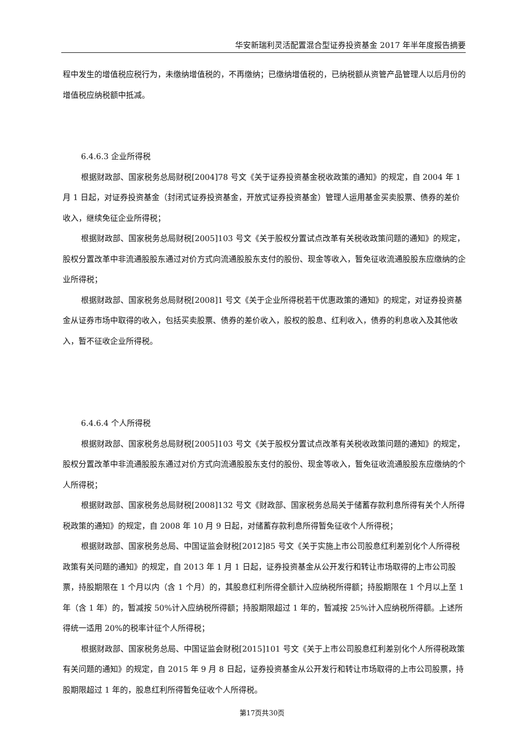华安新瑞利灵活配置混合型证券投资基金 2017 年半年度报告摘要
程中发生的增值税应税行为，未缴纳增值税的，不再缴纳；已缴纳增值税的，已纳税额从资管产品管理人以后月份的增值税应纳税额中抵减。
6.4.6.3 企业所得税
根据财政部、国家税务总局财税[2004]78 号文《关于证券投资基金税收政策的通知》的规定，自 2004 年 1 月 1 日起，对证券投资基金（封闭式证券投资基金，开放式证券投资基金）管理人运用基金买卖股票、债券的差价收入，继续免征企业所得税；
根据财政部、国家税务总局财税[2005]103 号文《关于股权分置试点改革有关税收政策问题的通知》的规定，股权分置改革中非流通股股东通过对价方式向流通股股东支付的股份、现金等收入，暂免征收流通股股东应缴纳的企业所得税；
根据财政部、国家税务总局财税[2008]1 号文《关于企业所得税若干优惠政策的通知》的规定，对证券投资基金从证券市场中取得的收入，包括买卖股票、债券的差价收入，股权的股息、红利收入，债券的利息收入及其他收入，暂不征收企业所得税。
6.4.6.4 个人所得税
根据财政部、国家税务总局财税[2005]103 号文《关于股权分置试点改革有关税收政策问题的通知》的规定，股权分置改革中非流通股股东通过对价方式向流通股股东支付的股份、现金等收入，暂免征收流通股股东应缴纳的个人所得税；
根据财政部、国家税务总局财税[2008]132 号文《财政部、国家税务总局关于储蓄存款利息所得有关个人所得税政策的通知》的规定，自 2008 年 10 月 9 日起，对储蓄存款利息所得暂免征收个人所得税；
根据财政部、国家税务总局、中国证监会财税[2012]85 号文《关于实施上市公司股息红利差别化个人所得税政策有关问题的通知》的规定，自 2013 年 1 月 1 日起，证券投资基金从公开发行和转让市场取得的上市公司股票，持股期限在 1 个月以内（含 1 个月）的，其股息红利所得全额计入应纳税所得额；持股期限在 1 个月以上至 1 年（含 1 年）的，暂减按 50%计入应纳税所得额；持股期限超过 1 年的，暂减按 25%计入应纳税所得额。上述所得统一适用 20%的税率计征个人所得税；
根据财政部、国家税务总局、中国证监会财税[2015]101 号文《关于上市公司股息红利差别化个人所得税政策有关问题的通知》的规定，自 2015 年 9 月 8 日起，证券投资基金从公开发行和转让市场取得的上市公司股票，持股期限超过 1 年的，股息红利所得暂免征收个人所得税。
第17页共30页